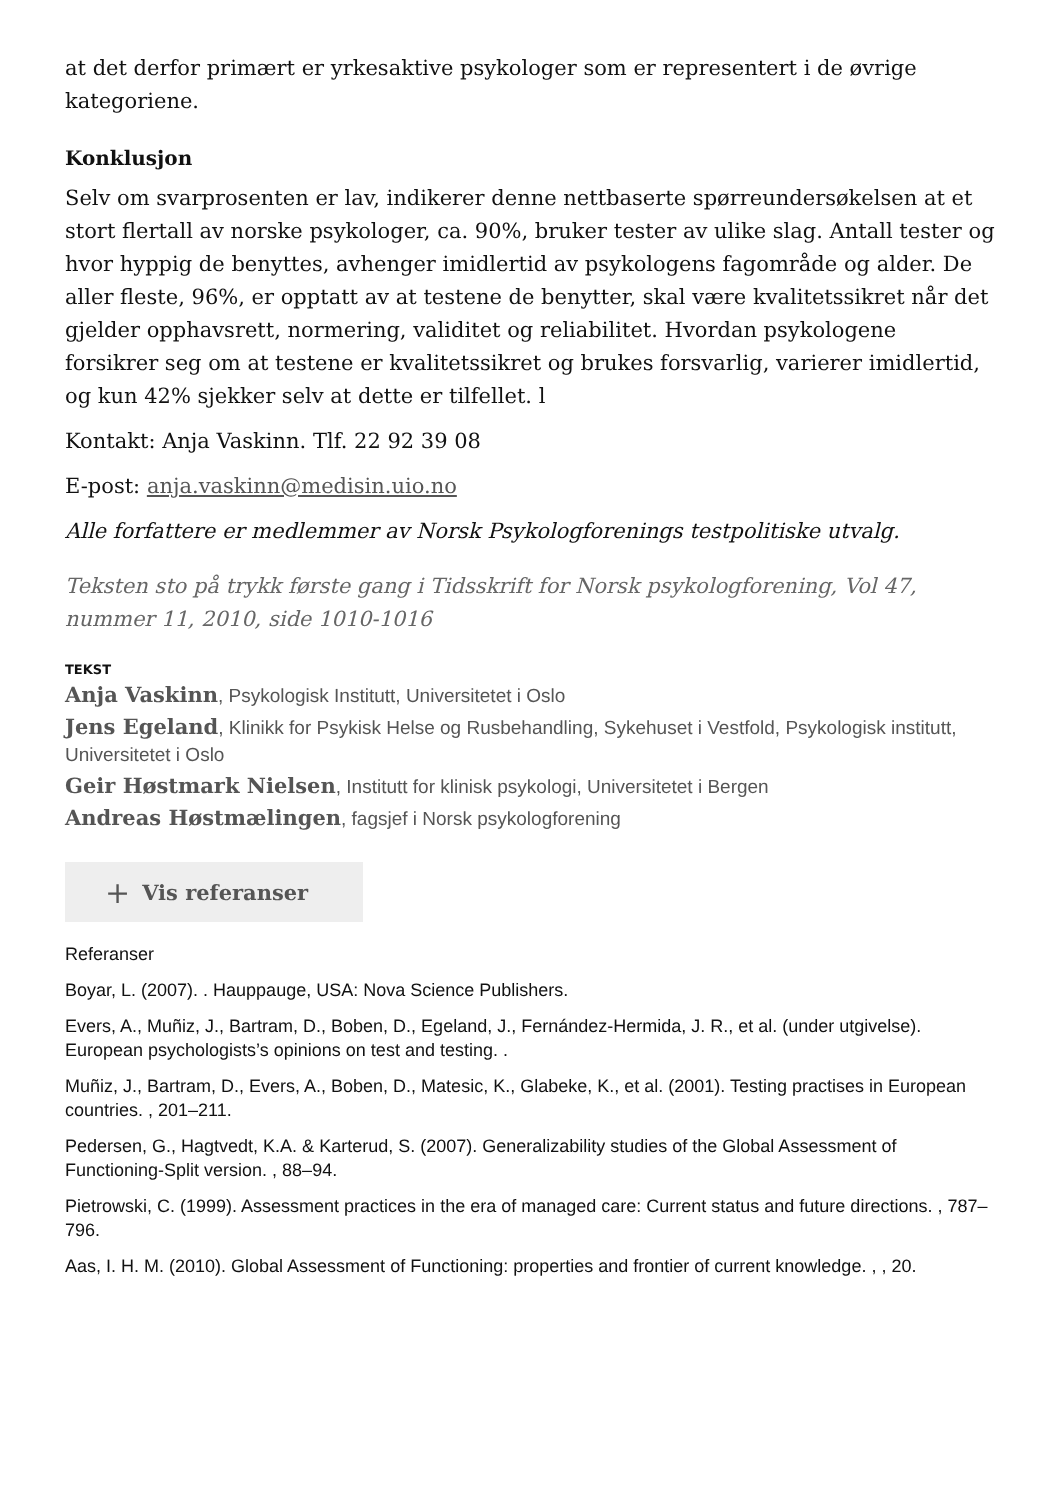at det derfor primært er yrkesaktive psykologer som er representert i de øvrige kategoriene.
Konklusjon
Selv om svarprosenten er lav, indikerer denne nettbaserte spørreundersøkelsen at et stort flertall av norske psykologer, ca. 90%, bruker tester av ulike slag. Antall tester og hvor hyppig de benyttes, avhenger imidlertid av psykologens fagområde og alder. De aller fleste, 96%, er opptatt av at testene de benytter, skal være kvalitetssikret når det gjelder opphavsrett, normering, validitet og reliabilitet. Hvordan psykologene forsikrer seg om at testene er kvalitetssikret og brukes forsvarlig, varierer imidlertid, og kun 42% sjekker selv at dette er tilfellet. l
Kontakt: Anja Vaskinn. Tlf. 22 92 39 08
E-post: anja.vaskinn@medisin.uio.no
Alle forfattere er medlemmer av Norsk Psykologforenings testpolitiske utvalg.
Teksten sto på trykk første gang i Tidsskrift for Norsk psykologforening, Vol 47, nummer 11, 2010, side 1010-1016
TEKST
Anja Vaskinn, Psykologisk Institutt, Universitetet i Oslo
Jens Egeland, Klinikk for Psykisk Helse og Rusbehandling, Sykehuset i Vestfold, Psykologisk institutt, Universitetet i Oslo
Geir Høstmark Nielsen, Institutt for klinisk psykologi, Universitetet i Bergen
Andreas Høstmælingen, fagsjef i Norsk psykologforening
+ Vis referanser
Referanser
Boyar, L. (2007). . Hauppauge, USA: Nova Science Publishers.
Evers, A., Muñiz, J., Bartram, D., Boben, D., Egeland, J., Fernández-Hermida, J. R., et al. (under utgivelse). European psychologists’s opinions on test and testing. .
Muñiz, J., Bartram, D., Evers, A., Boben, D., Matesic, K., Glabeke, K., et al. (2001). Testing practises in European countries. , 201–211.
Pedersen, G., Hagtvedt, K.A. & Karterud, S. (2007). Generalizability studies of the Global Assessment of Functioning-Split version. , 88–94.
Pietrowski, C. (1999). Assessment practices in the era of managed care: Current status and future directions. , 787–796.
Aas, I. H. M. (2010). Global Assessment of Functioning: properties and frontier of current knowledge. , , 20.